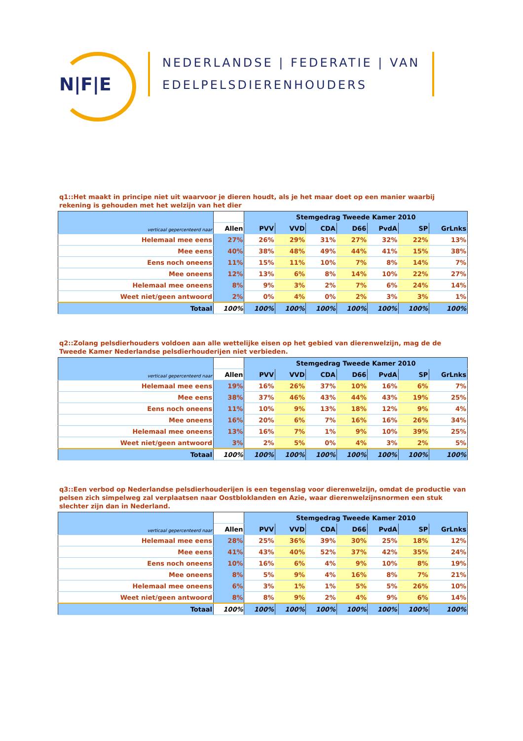N|F|E
NEDERLANDSE | FEDERATIE | VAN
EDELPELSDIERENHOUDERS
q1::Het maakt in principe niet uit waarvoor je dieren houdt, als je het maar doet op een manier waarbij rekening is gehouden met het welzijn van het dier
| verticaal gepercenteerd naar | | Stemgedrag Tweede Kamer 2010 | | | | | | |
| --- | --- | --- | --- | --- | --- | --- | --- | --- |
| | Allen | PVV | VVD | CDA | D66 | PvdA | SP | GrLnks |
| Helemaal mee eens | 27% | 26% | 29% | 31% | 27% | 32% | 22% | 13% |
| Mee eens | 40% | 38% | 48% | 49% | 44% | 41% | 15% | 38% |
| Eens noch oneens | 11% | 15% | 11% | 10% | 7% | 8% | 14% | 7% |
| Mee oneens | 12% | 13% | 6% | 8% | 14% | 10% | 22% | 27% |
| Helemaal mee oneens | 8% | 9% | 3% | 2% | 7% | 6% | 24% | 14% |
| Weet niet/geen antwoord | 2% | 0% | 4% | 0% | 2% | 3% | 3% | 1% |
| Totaal | 100% | 100% | 100% | 100% | 100% | 100% | 100% | 100% |
q2::Zolang pelsdierhouders voldoen aan alle wettelijke eisen op het gebied van dierenwelzijn, mag de de Tweede Kamer Nederlandse pelsdierhouderijen niet verbieden.
| verticaal gepercenteerd naar | | Stemgedrag Tweede Kamer 2010 | | | | | | |
| --- | --- | --- | --- | --- | --- | --- | --- | --- |
| | Allen | PVV | VVD | CDA | D66 | PvdA | SP | GrLnks |
| Helemaal mee eens | 19% | 16% | 26% | 37% | 10% | 16% | 6% | 7% |
| Mee eens | 38% | 37% | 46% | 43% | 44% | 43% | 19% | 25% |
| Eens noch oneens | 11% | 10% | 9% | 13% | 18% | 12% | 9% | 4% |
| Mee oneens | 16% | 20% | 6% | 7% | 16% | 16% | 26% | 34% |
| Helemaal mee oneens | 13% | 16% | 7% | 1% | 9% | 10% | 39% | 25% |
| Weet niet/geen antwoord | 3% | 2% | 5% | 0% | 4% | 3% | 2% | 5% |
| Totaal | 100% | 100% | 100% | 100% | 100% | 100% | 100% | 100% |
q3::Een verbod op Nederlandse pelsdierhouderijen is een tegenslag voor dierenwelzijn, omdat de productie van pelsen zich simpelweg zal verplaatsen naar Oostbloklanden en Azie, waar dierenwelzijnsnormen een stuk slechter zijn dan in Nederland.
| verticaal gepercenteerd naar | | Stemgedrag Tweede Kamer 2010 | | | | | | |
| --- | --- | --- | --- | --- | --- | --- | --- | --- |
| | Allen | PVV | VVD | CDA | D66 | PvdA | SP | GrLnks |
| Helemaal mee eens | 28% | 25% | 36% | 39% | 30% | 25% | 18% | 12% |
| Mee eens | 41% | 43% | 40% | 52% | 37% | 42% | 35% | 24% |
| Eens noch oneens | 10% | 16% | 6% | 4% | 9% | 10% | 8% | 19% |
| Mee oneens | 8% | 5% | 9% | 4% | 16% | 8% | 7% | 21% |
| Helemaal mee oneens | 6% | 3% | 1% | 1% | 5% | 5% | 26% | 10% |
| Weet niet/geen antwoord | 8% | 8% | 9% | 2% | 4% | 9% | 6% | 14% |
| Totaal | 100% | 100% | 100% | 100% | 100% | 100% | 100% | 100% |